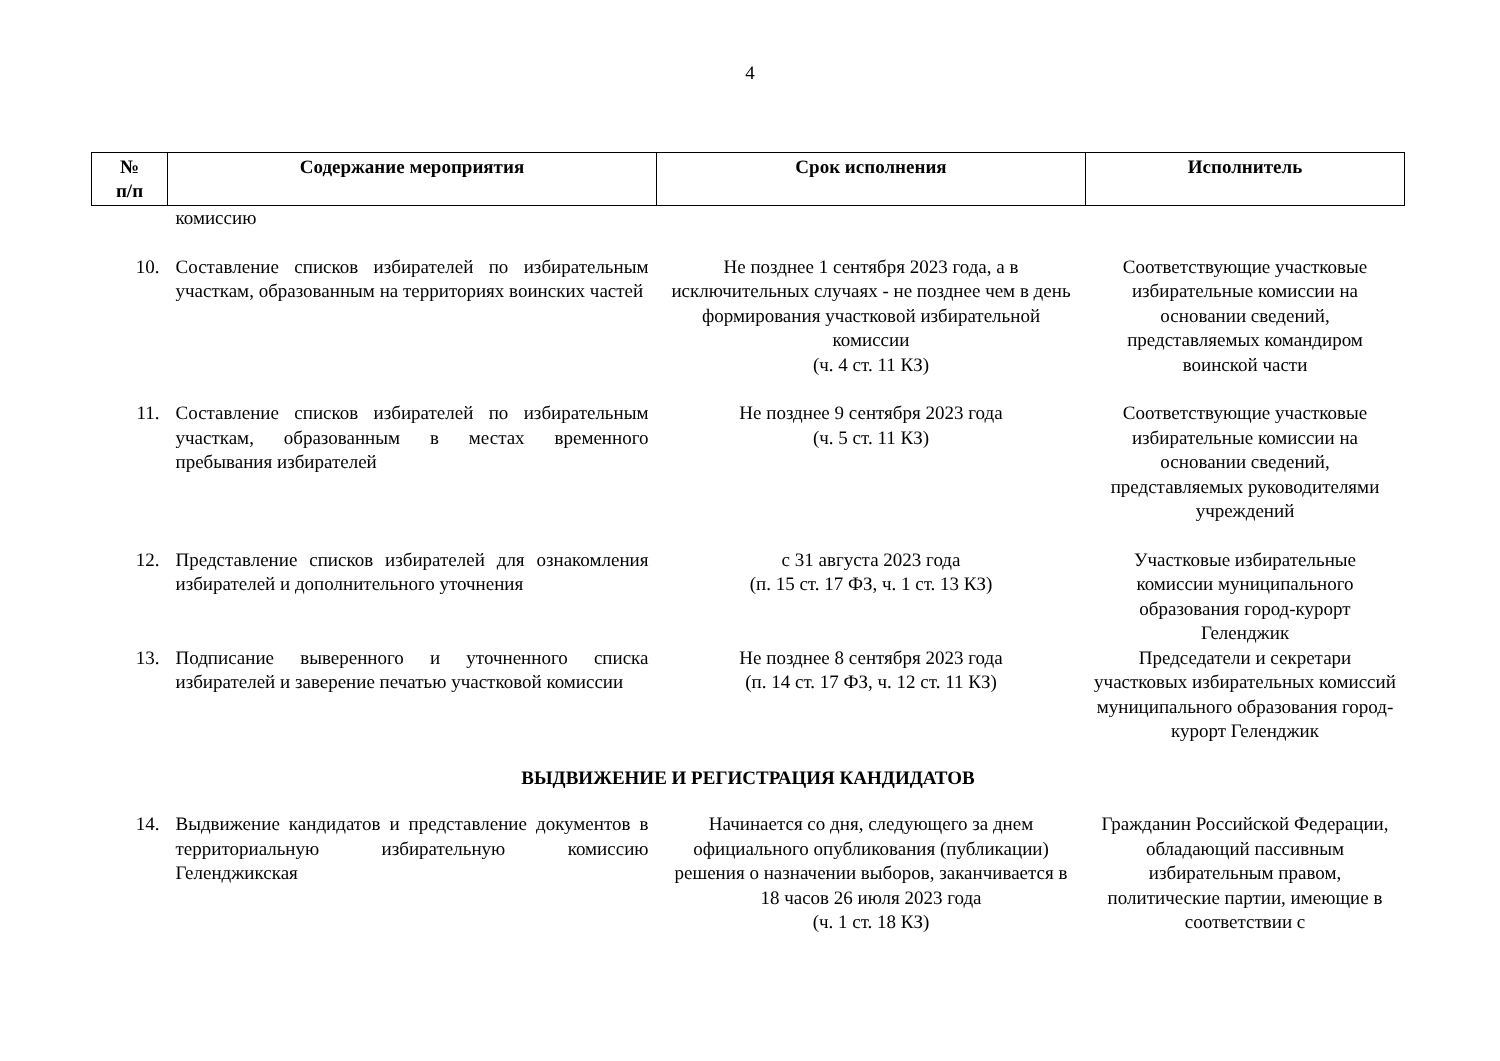4
| № п/п | Содержание мероприятия | Срок исполнения | Исполнитель |
| --- | --- | --- | --- |
| | комиссию | | |
| 10. | Составление списков избирателей по избирательным участкам, образованным на территориях воинских частей | Не позднее 1 сентября 2023 года, а в исключительных случаях - не позднее чем в день формирования участковой избирательной комиссии (ч. 4 ст. 11 КЗ) | Соответствующие участковые избирательные комиссии на основании сведений, представляемых командиром воинской части |
| 11. | Составление списков избирателей по избирательным участкам, образованным в местах временного пребывания избирателей | Не позднее 9 сентября 2023 года (ч. 5 ст. 11 КЗ) | Соответствующие участковые избирательные комиссии на основании сведений, представляемых руководителями учреждений |
| 12. | Представление списков избирателей для ознакомления избирателей и дополнительного уточнения | с 31 августа 2023 года (п. 15 ст. 17 ФЗ, ч. 1 ст. 13 КЗ) | Участковые избирательные комиссии муниципального образования город-курорт Геленджик |
| 13. | Подписание выверенного и уточненного списка избирателей и заверение печатью участковой комиссии | Не позднее 8 сентября 2023 года (п. 14 ст. 17 ФЗ, ч. 12 ст. 11 КЗ) | Председатели и секретари участковых избирательных комиссий муниципального образования город-курорт Геленджик |
| ВЫДВИЖЕНИЕ И РЕГИСТРАЦИЯ КАНДИДАТОВ | | | |
| 14. | Выдвижение кандидатов и представление документов в территориальную избирательную комиссию Геленджикская | Начинается со дня, следующего за днем официального опубликования (публикации) решения о назначении выборов, заканчивается в 18 часов 26 июля 2023 года (ч. 1 ст. 18 КЗ) | Гражданин Российской Федерации, обладающий пассивным избирательным правом, политические партии, имеющие в соответствии с |